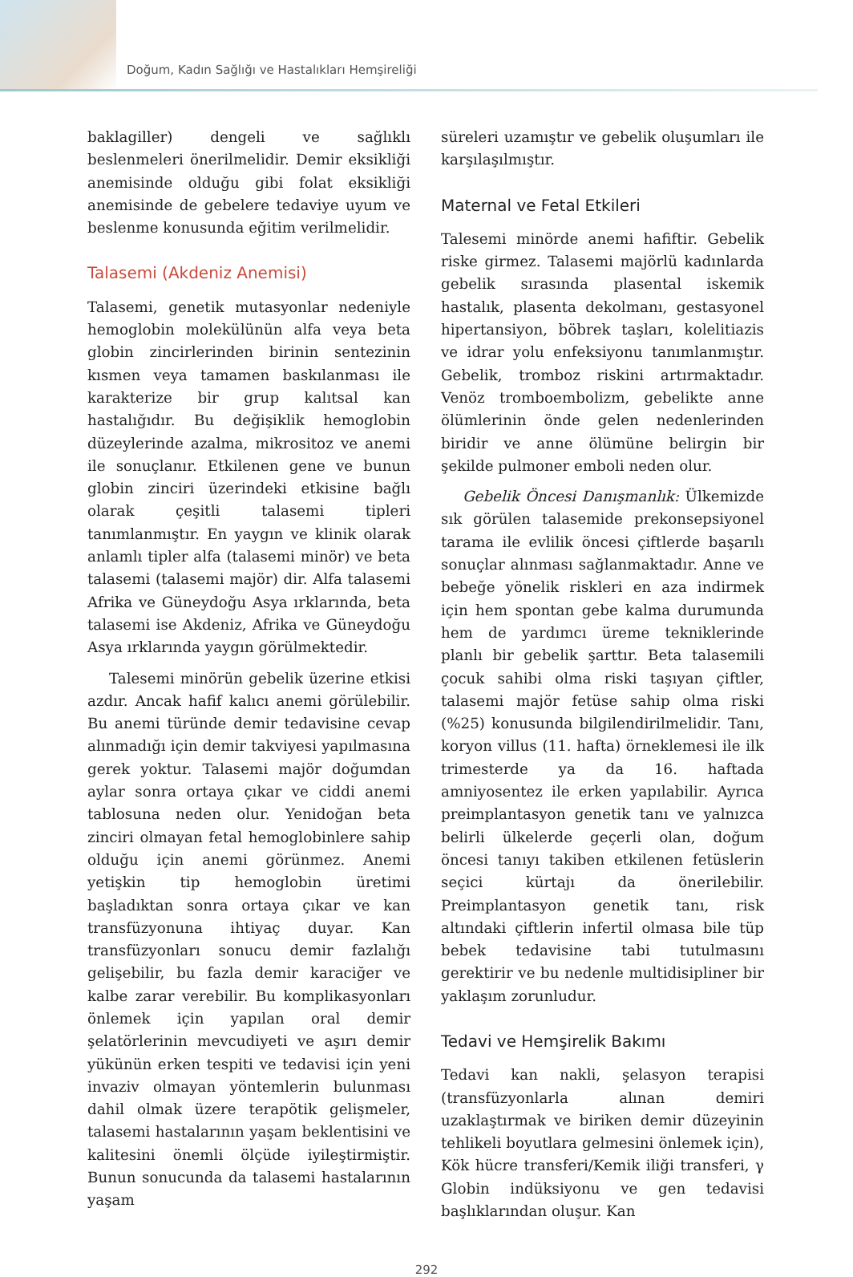Doğum, Kadın Sağlığı ve Hastalıkları Hemşireliği
baklagiller) dengeli ve sağlıklı beslenmeleri önerilmelidir. Demir eksikliği anemisinde olduğu gibi folat eksikliği anemisinde de gebelere tedaviye uyum ve beslenme konusunda eğitim verilmelidir.
Talasemi (Akdeniz Anemisi)
Talasemi, genetik mutasyonlar nedeniyle hemoglobin molekülünün alfa veya beta globin zincirlerinden birinin sentezinin kısmen veya tamamen baskılanması ile karakterize bir grup kalıtsal kan hastalığıdır. Bu değişiklik hemoglobin düzeylerinde azalma, mikrositoz ve anemi ile sonuçlanır. Etkilenen gene ve bunun globin zinciri üzerindeki etkisine bağlı olarak çeşitli talasemi tipleri tanımlanmıştır. En yaygın ve klinik olarak anlamlı tipler alfa (talasemi minör) ve beta talasemi (talasemi majör) dir. Alfa talasemi Afrika ve Güneydoğu Asya ırklarında, beta talasemi ise Akdeniz, Afrika ve Güneydoğu Asya ırklarında yaygın görülmektedir.
Talesemi minörün gebelik üzerine etkisi azdır. Ancak hafif kalıcı anemi görülebilir. Bu anemi türünde demir tedavisine cevap alınmadığı için demir takviyesi yapılmasına gerek yoktur. Talasemi majör doğumdan aylar sonra ortaya çıkar ve ciddi anemi tablosuna neden olur. Yenidoğan beta zinciri olmayan fetal hemoglobinlere sahip olduğu için anemi görünmez. Anemi yetişkin tip hemoglobin üretimi başladıktan sonra ortaya çıkar ve kan transfüzyonuna ihtiyaç duyar. Kan transfüzyonları sonucu demir fazlalığı gelişebilir, bu fazla demir karaciğer ve kalbe zarar verebilir. Bu komplikasyonları önlemek için yapılan oral demir şelatörlerinin mevcudiyeti ve aşırı demir yükünün erken tespiti ve tedavisi için yeni invaziv olmayan yöntemlerin bulunması dahil olmak üzere terapötik gelişmeler, talasemi hastalarının yaşam beklentisini ve kalitesini önemli ölçüde iyileştirmiştir. Bunun sonucunda da talasemi hastalarının yaşam
süreleri uzamıştır ve gebelik oluşumları ile karşılaşılmıştır.
Maternal ve Fetal Etkileri
Talesemi minörde anemi hafiftir. Gebelik riske girmez. Talasemi majörlü kadınlarda gebelik sırasında plasental iskemik hastalık, plasenta dekolmanı, gestasyonel hipertansiyon, böbrek taşları, kolelitiazis ve idrar yolu enfeksiyonu tanımlanmıştır. Gebelik, tromboz riskini artırmaktadır. Venöz tromboembolizm, gebelikte anne ölümlerinin önde gelen nedenlerinden biridir ve anne ölümüne belirgin bir şekilde pulmoner emboli neden olur.
Gebelik Öncesi Danışmanlık: Ülkemizde sık görülen talasemide prekonsepsiyonel tarama ile evlilik öncesi çiftlerde başarılı sonuçlar alınması sağlanmaktadır. Anne ve bebeğe yönelik riskleri en aza indirmek için hem spontan gebe kalma durumunda hem de yardımcı üreme tekniklerinde planlı bir gebelik şarttır. Beta talasemili çocuk sahibi olma riski taşıyan çiftler, talasemi majör fetüse sahip olma riski (%25) konusunda bilgilendirilmelidir. Tanı, koryon villus (11. hafta) örneklemesi ile ilk trimesterde ya da 16. haftada amniyosentez ile erken yapılabilir. Ayrıca preimplantasyon genetik tanı ve yalnızca belirli ülkelerde geçerli olan, doğum öncesi tanıyı takiben etkilenen fetüslerin seçici kürtajı da önerilebilir. Preimplantasyon genetik tanı, risk altındaki çiftlerin infertil olmasa bile tüp bebek tedavisine tabi tutulmasını gerektirir ve bu nedenle multidisipliner bir yaklaşım zorunludur.
Tedavi ve Hemşirelik Bakımı
Tedavi kan nakli, şelasyon terapisi (transfüzyonlarla alınan demiri uzaklaştırmak ve biriken demir düzeyinin tehlikeli boyutlara gelmesini önlemek için), Kök hücre transferi/Kemik iliği transferi, γ Globin indüksiyonu ve gen tedavisi başlıklarından oluşur. Kan
292